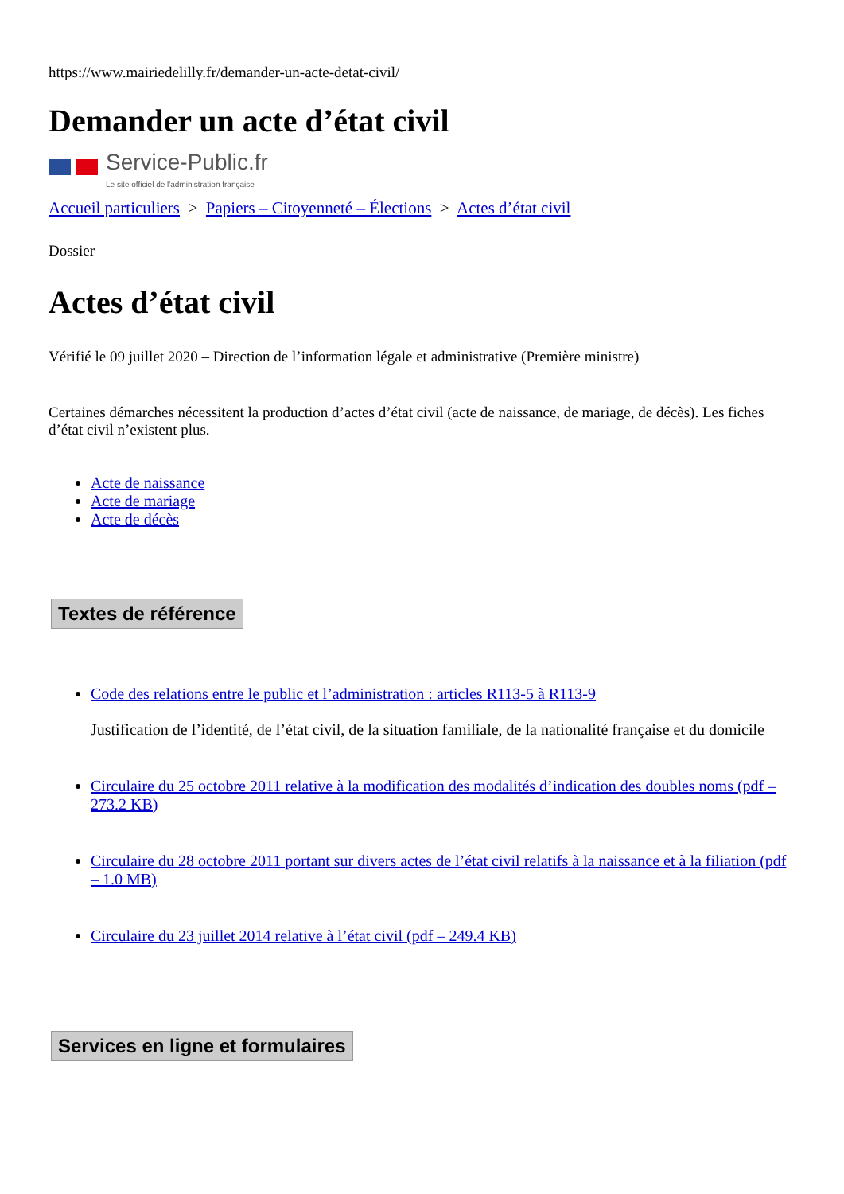https://www.mairiedelilly.fr/demander-un-acte-detat-civil/
Demander un acte d’état civil
Service-Public.fr
Le site officiel de l'administration française
Accueil particuliers > Papiers – Citoyenneté – Élections > Actes d’état civil
Dossier
Actes d’état civil
Vérifié le 09 juillet 2020 – Direction de l’information légale et administrative (Première ministre)
Certaines démarches nécessitent la production d’actes d’état civil (acte de naissance, de mariage, de décès). Les fiches d’état civil n’existent plus.
Acte de naissance
Acte de mariage
Acte de décès
Textes de référence
Code des relations entre le public et l’administration : articles R113-5 à R113-9
Justification de l’identité, de l’état civil, de la situation familiale, de la nationalité française et du domicile
Circulaire du 25 octobre 2011 relative à la modification des modalités d’indication des doubles noms (pdf – 273.2 KB)
Circulaire du 28 octobre 2011 portant sur divers actes de l’état civil relatifs à la naissance et à la filiation (pdf – 1.0 MB)
Circulaire du 23 juillet 2014 relative à l’état civil (pdf – 249.4 KB)
Services en ligne et formulaires